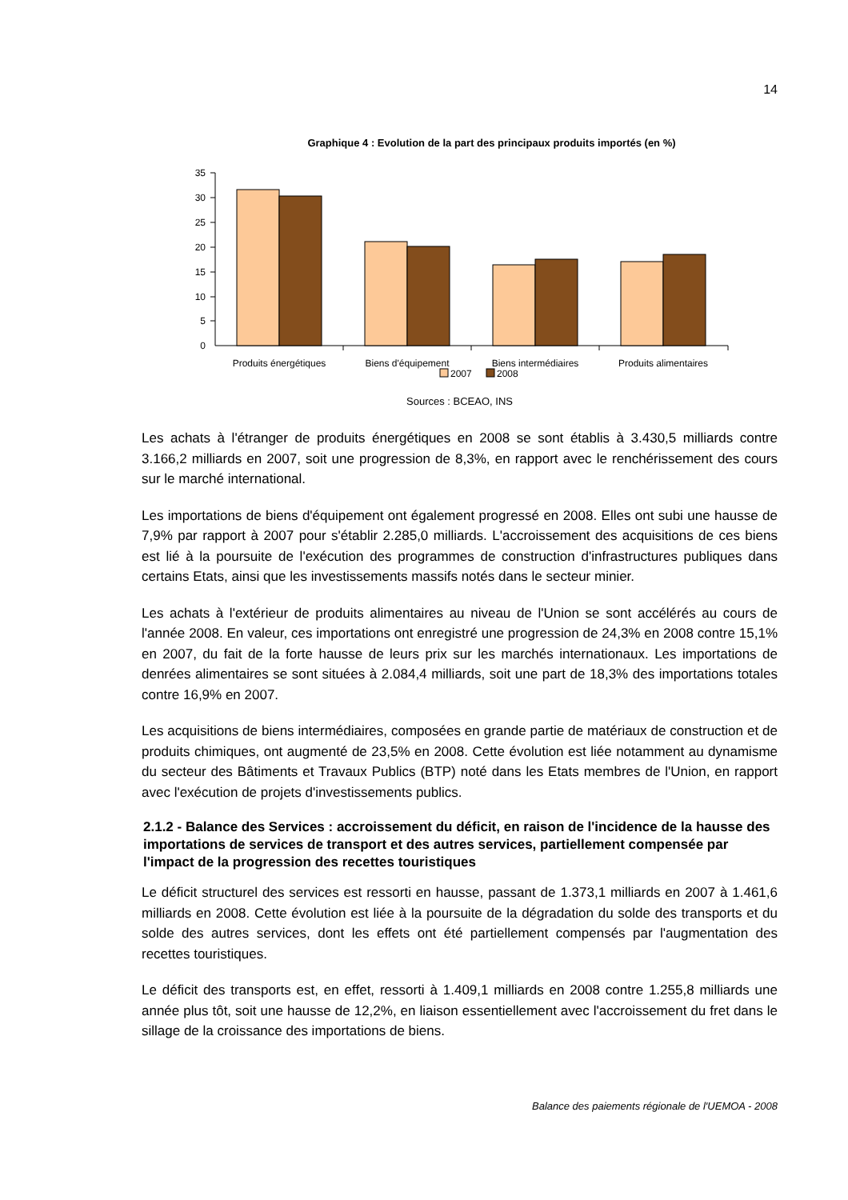14
Graphique 4 : Evolution de la part des principaux produits importés (en %)
35
30
25
20
15
10
5
0
Produits énergétiques
Biens d'équipement
Biens intermédiaires
Produits alimentaires
2007
2008
Sources : BCEAO, INS
Les achats à l'étranger de produits énergétiques en 2008 se sont établis à 3.430,5 milliards contre 3.166,2 milliards en 2007, soit une progression de 8,3%, en rapport avec le renchérissement des cours sur le marché international.
Les importations de biens d'équipement ont également progressé en 2008. Elles ont subi une hausse de 7,9% par rapport à 2007 pour s'établir 2.285,0 milliards. L'accroissement des acquisitions de ces biens est lié à la poursuite de l'exécution des programmes de construction d'infrastructures publiques dans certains Etats, ainsi que les investissements massifs notés dans le secteur minier.
Les achats à l'extérieur de produits alimentaires au niveau de l'Union se sont accélérés au cours de l'année 2008. En valeur, ces importations ont enregistré une progression de 24,3% en 2008 contre 15,1% en 2007, du fait de la forte hausse de leurs prix sur les marchés internationaux. Les importations de denrées alimentaires se sont situées à 2.084,4 milliards, soit une part de 18,3% des importations totales contre 16,9% en 2007.
Les acquisitions de biens intermédiaires, composées en grande partie de matériaux de construction et de produits chimiques, ont augmenté de 23,5% en 2008. Cette évolution est liée notamment au dynamisme du secteur des Bâtiments et Travaux Publics (BTP) noté dans les Etats membres de l'Union, en rapport avec l'exécution de projets d'investissements publics.
2.1.2 - Balance des Services : accroissement du déficit, en raison de l'incidence de la hausse des importations de services de transport et des autres services, partiellement compensée par l'impact de la progression des recettes touristiques
Le déficit structurel des services est ressorti en hausse, passant de 1.373,1 milliards en 2007 à 1.461,6 milliards en 2008. Cette évolution est liée à la poursuite de la dégradation du solde des transports et du solde des autres services, dont les effets ont été partiellement compensés par l'augmentation des recettes touristiques.
Le déficit des transports est, en effet, ressorti à 1.409,1 milliards en 2008 contre 1.255,8 milliards une année plus tôt, soit une hausse de 12,2%, en liaison essentiellement avec l'accroissement du fret dans le sillage de la croissance des importations de biens.
Balance des paiements régionale de l'UEMOA - 2008